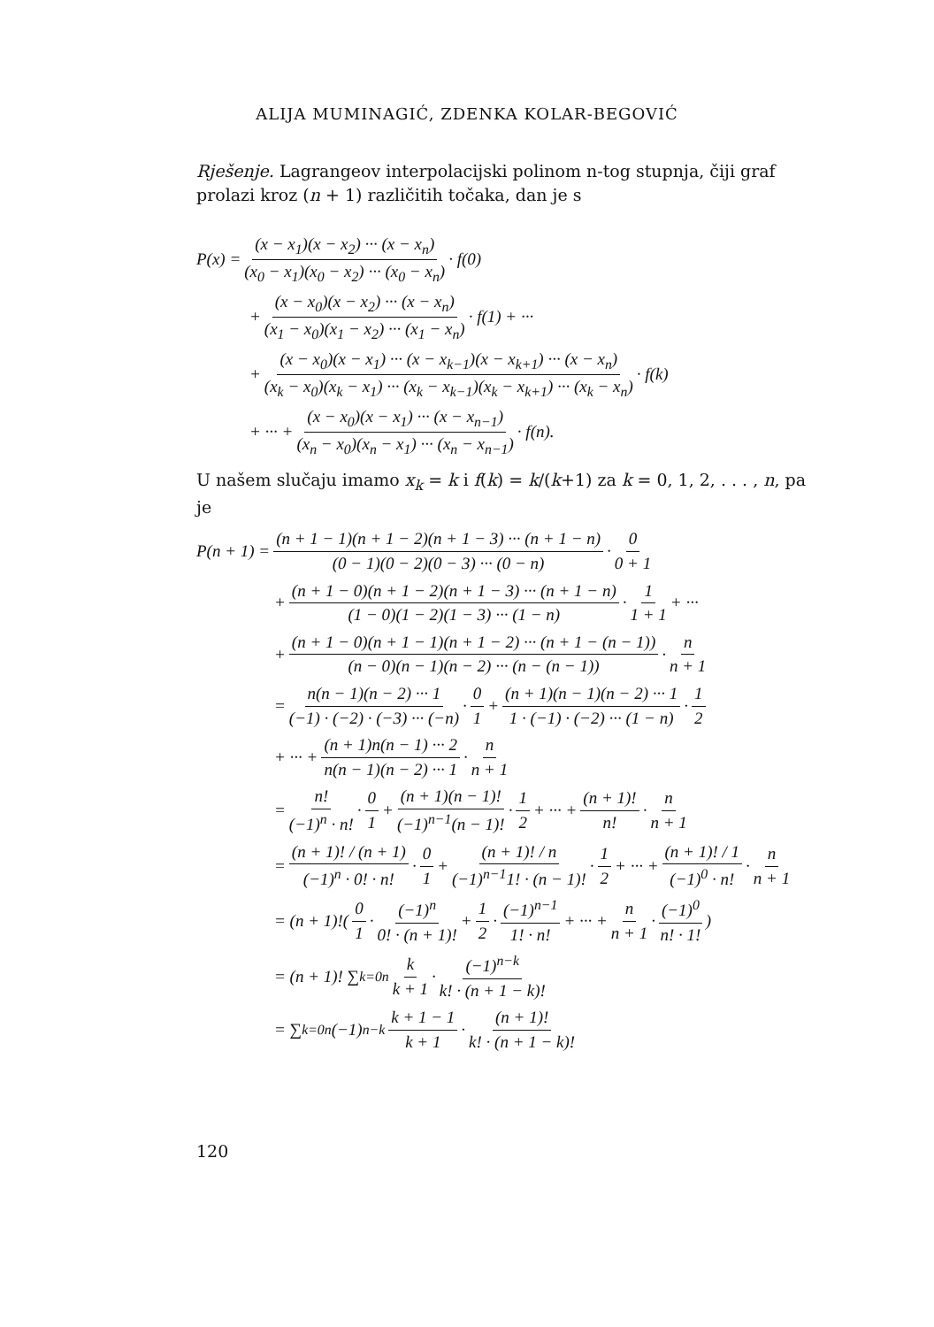ALIJA MUMINAGIĆ, ZDENKA KOLAR-BEGOVIĆ
Rješenje. Lagrangeov interpolacijski polinom n-tog stupnja, čiji graf prolazi kroz (n + 1) različitih točaka, dan je s
P(x) = (x − x<sub>1</sub>)(x − x<sub>2</sub>) ··· (x − x<sub>n</sub>) (x<sub>0</sub> − x<sub>1</sub>)(x<sub>0</sub> − x<sub>2</sub>) ··· (x<sub>0</sub> − x<sub>n</sub>) · f(0)
+ (x − x<sub>0</sub>)(x − x<sub>2</sub>) ··· (x − x<sub>n</sub>) (x<sub>1</sub> − x<sub>0</sub>)(x<sub>1</sub> − x<sub>2</sub>) ··· (x<sub>1</sub> − x<sub>n</sub>) · f(1) + ···
+ (x − x<sub>0</sub>)(x − x<sub>1</sub>) ··· (x − x<sub>k−1</sub>)(x − x<sub>k+1</sub>) ··· (x − x<sub>n</sub>) (x<sub>k</sub> − x<sub>0</sub>)(x<sub>k</sub> − x<sub>1</sub>) ··· (x<sub>k</sub> − x<sub>k−1</sub>)(x<sub>k</sub> − x<sub>k+1</sub>) ··· (x<sub>k</sub> − x<sub>n</sub>) · f(k)
+ ··· + (x − x<sub>0</sub>)(x − x<sub>1</sub>) ··· (x − x<sub>n−1</sub>) (x<sub>n</sub> − x<sub>0</sub>)(x<sub>n</sub> − x<sub>1</sub>) ··· (x<sub>n</sub> − x<sub>n−1</sub>) · f(n).
U našem slučaju imamo x<sub>k</sub> = k i f(k) = k/(k+1) za k = 0, 1, 2, . . . , n, pa je
P(n + 1) = (n + 1 − 1)(n + 1 − 2)(n + 1 − 3) ··· (n + 1 − n) (0 − 1)(0 − 2)(0 − 3) ··· (0 − n) · 0 0 + 1
+ (n + 1 − 0)(n + 1 − 2)(n + 1 − 3) ··· (n + 1 − n) (1 − 0)(1 − 2)(1 − 3) ··· (1 − n) · 1 1 + 1 + ···
+ (n + 1 − 0)(n + 1 − 1)(n + 1 − 2) ··· (n + 1 − (n − 1)) (n − 0)(n − 1)(n − 2) ··· (n − (n − 1)) · n n + 1
= n(n − 1)(n − 2) ··· 1 (−1) · (−2) · (−3) ··· (−n) · 0 1 + (n + 1)(n − 1)(n − 2) ··· 1 1 · (−1) · (−2) ··· (1 − n) · 1 2
+ ··· + (n + 1)n(n − 1) ··· 2 n(n − 1)(n − 2) ··· 1 · n n + 1
= n! (−1)<sup>n</sup> · n! · 0 1 + (n + 1)(n − 1)! (−1)<sup>n−1</sup>(n − 1)! · 1 2 + ··· + (n + 1)! n! · n n + 1
= (n + 1)! / (n + 1) (−1)<sup>n</sup> · 0! · n! · 0 1 + (n + 1)! / n (−1)<sup>n−1</sup>1! · (n − 1)! · 1 2 + ··· + (n + 1)! / 1 (−1)<sup>0</sup> · n! · n n + 1
= (n + 1)!( 0 1 · (−1)<sup>n</sup> 0! · (n + 1)! + 1 2 · (−1)<sup>n−1</sup> 1! · n! + ··· + n n + 1 · (−1)<sup>0</sup> n! · 1!)
= (n + 1)! ∑<sub>k=0</sub><sup>n</sup> k k + 1 · (−1)<sup>n−k</sup> k! · (n + 1 − k)!
= ∑<sub>k=0</sub><sup>n</sup> (−1)<sup>n−k</sup> k + 1 − 1 k + 1 · (n + 1)! k! · (n + 1 − k)!
120